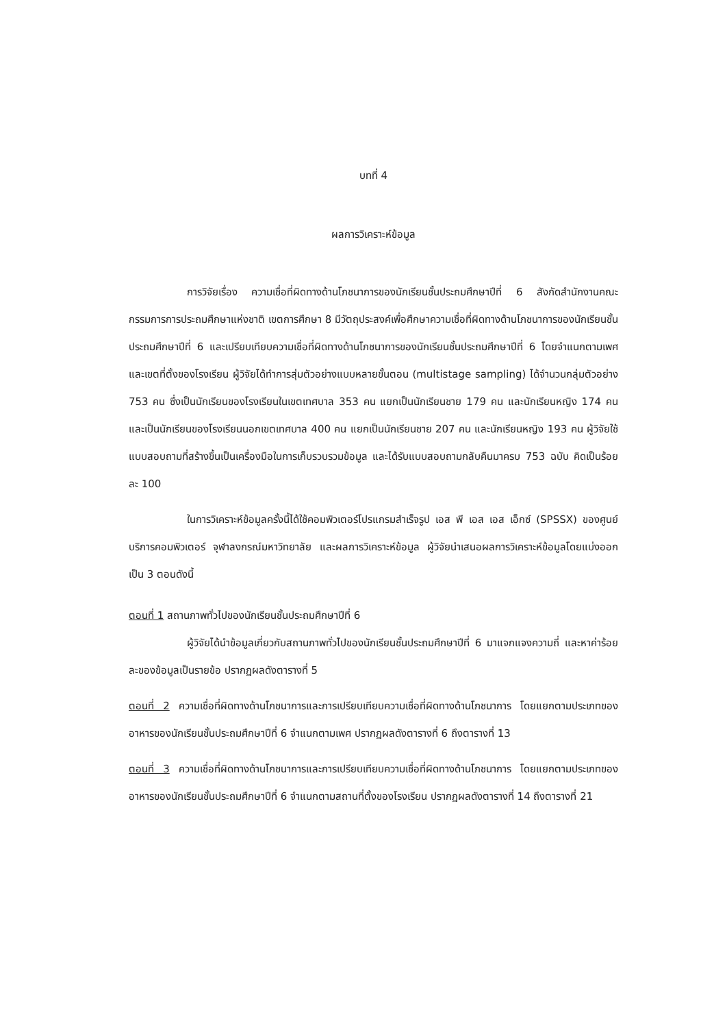บทที่ 4
ผลการวิเคราะห์ข้อมูล
การวิจัยเรื่อง ความเชื่อที่ผิดทางด้านโภชนาการของนักเรียนชั้นประถมศึกษาปีที่ 6 สังกัดสำนักงานคณะกรรมการการประถมศึกษาแห่งชาติ เขตการศึกษา 8 มีวัตถุประสงค์เพื่อศึกษาความเชื่อที่ผิดทางด้านโภชนาการของนักเรียนชั้นประถมศึกษาปีที่ 6 และเปรียบเทียบความเชื่อที่ผิดทางด้านโภชนาการของนักเรียนชั้นประถมศึกษาปีที่ 6 โดยจำแนกตามเพศและเขตที่ตั้งของโรงเรียน ผู้วิจัยได้ทำการสุ่มตัวอย่างแบบหลายขั้นตอน (multistage sampling) ได้จำนวนกลุ่มตัวอย่าง 753 คน ซึ่งเป็นนักเรียนของโรงเรียนในเขตเทศบาล 353 คน แยกเป็นนักเรียนชาย 179 คน และนักเรียนหญิง 174 คน และเป็นนักเรียนของโรงเรียนนอกเขตเทศบาล 400 คน แยกเป็นนักเรียนชาย 207 คน และนักเรียนหญิง 193 คน ผู้วิจัยใช้แบบสอบถามที่สร้างขึ้นเป็นเครื่องมือในการเก็บรวบรวมข้อมูล และได้รับแบบสอบถามกลับคืนมาครบ 753 ฉบับ คิดเป็นร้อยละ 100
ในการวิเคราะห์ข้อมูลครั้งนี้ได้ใช้คอมพิวเตอร์โปรแกรมสำเร็จรูป เอส พี เอส เอส เอ็กซ์ (SPSSX) ของศูนย์บริการคอมพิวเตอร์ จุฬาลงกรณ์มหาวิทยาลัย และผลการวิเคราะห์ข้อมูล ผู้วิจัยนำเสนอผลการวิเคราะห์ข้อมูลโดยแบ่งออกเป็น 3 ตอนดังนี้
ตอนที่ 1 สถานภาพทั่วไปของนักเรียนชั้นประถมศึกษาปีที่ 6
ผู้วิจัยได้นำข้อมูลเกี่ยวกับสถานภาพทั่วไปของนักเรียนชั้นประถมศึกษาปีที่ 6 มาแจกแจงความถี่ และหาค่าร้อยละของข้อมูลเป็นรายข้อ ปรากฏผลดังตารางที่ 5
ตอนที่ 2 ความเชื่อที่ผิดทางด้านโภชนาการและการเปรียบเทียบความเชื่อที่ผิดทางด้านโภชนาการ โดยแยกตามประเภทของอาหารของนักเรียนชั้นประถมศึกษาปีที่ 6 จำแนกตามเพศ ปรากฏผลดังตารางที่ 6 ถึงตารางที่ 13
ตอนที่ 3 ความเชื่อที่ผิดทางด้านโภชนาการและการเปรียบเทียบความเชื่อที่ผิดทางด้านโภชนาการ โดยแยกตามประเภทของอาหารของนักเรียนชั้นประถมศึกษาปีที่ 6 จำแนกตามสถานที่ตั้งของโรงเรียน ปรากฏผลดังตารางที่ 14 ถึงตารางที่ 21